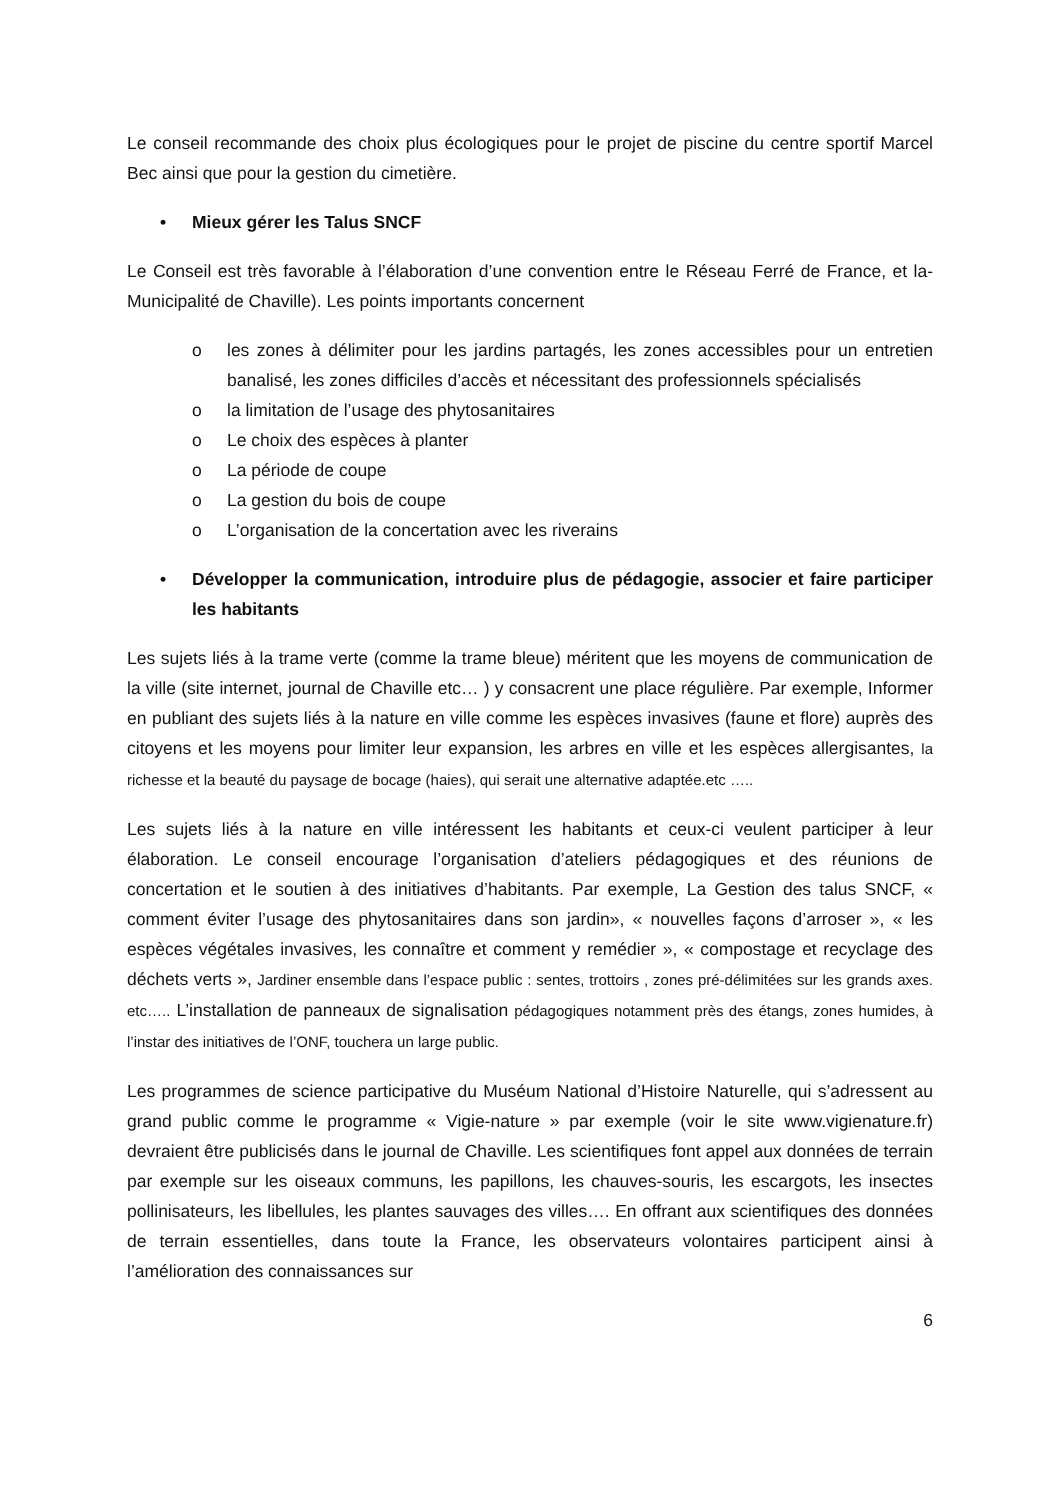Le conseil recommande des choix plus écologiques pour le projet de piscine du centre sportif Marcel Bec ainsi que pour la gestion du cimetière.
• Mieux gérer les Talus SNCF
Le Conseil est très favorable à l’élaboration d’une convention entre le Réseau Ferré de France, et la-Municipalité de Chaville). Les points importants concernent
o les zones à délimiter pour les jardins partagés, les zones accessibles pour un entretien banalisé, les zones difficiles d’accès et nécessitant des professionnels spécialisés
o la limitation de l’usage des phytosanitaires
o Le choix des espèces à planter
o La période de coupe
o La gestion du bois de coupe
o L’organisation de la concertation avec les riverains
• Développer la communication, introduire plus de pédagogie, associer et faire participer les habitants
Les sujets liés à la trame verte (comme la trame bleue) méritent que les moyens de communication de la ville (site internet, journal de Chaville etc… ) y consacrent une place régulière. Par exemple, Informer en publiant des sujets liés à la nature en ville comme les espèces invasives (faune et flore) auprès des citoyens et les moyens pour limiter leur expansion, les arbres en ville et les espèces allergisantes, la richesse et la beauté du paysage de bocage (haies), qui serait une alternative adaptée.etc …..
Les sujets liés à la nature en ville intéressent les habitants et ceux-ci veulent participer à leur élaboration. Le conseil encourage l’organisation d’ateliers pédagogiques et des réunions de concertation et le soutien à des initiatives d’habitants. Par exemple, La Gestion des talus SNCF, « comment éviter l’usage des phytosanitaires dans son jardin», « nouvelles façons d’arroser », « les espèces végétales invasives, les connaître et comment y remédier », « compostage et recyclage des déchets verts », Jardiner ensemble dans l’espace public : sentes, trottoirs , zones pré-délimitées sur les grands axes. etc….. L’installation de panneaux de signalisation pédagogiques notamment près des étangs, zones humides, à l’instar des initiatives de l’ONF, touchera un large public.
Les programmes de science participative du Muséum National d’Histoire Naturelle, qui s’adressent au grand public comme le programme « Vigie-nature » par exemple (voir le site www.vigienature.fr) devraient être publicisés dans le journal de Chaville. Les scientifiques font appel aux données de terrain par exemple sur les oiseaux communs, les papillons, les chauves-souris, les escargots, les insectes pollinisateurs, les libellules, les plantes sauvages des villes…. En offrant aux scientifiques des données de terrain essentielles, dans toute la France, les observateurs volontaires participent ainsi à l’amélioration des connaissances sur
6